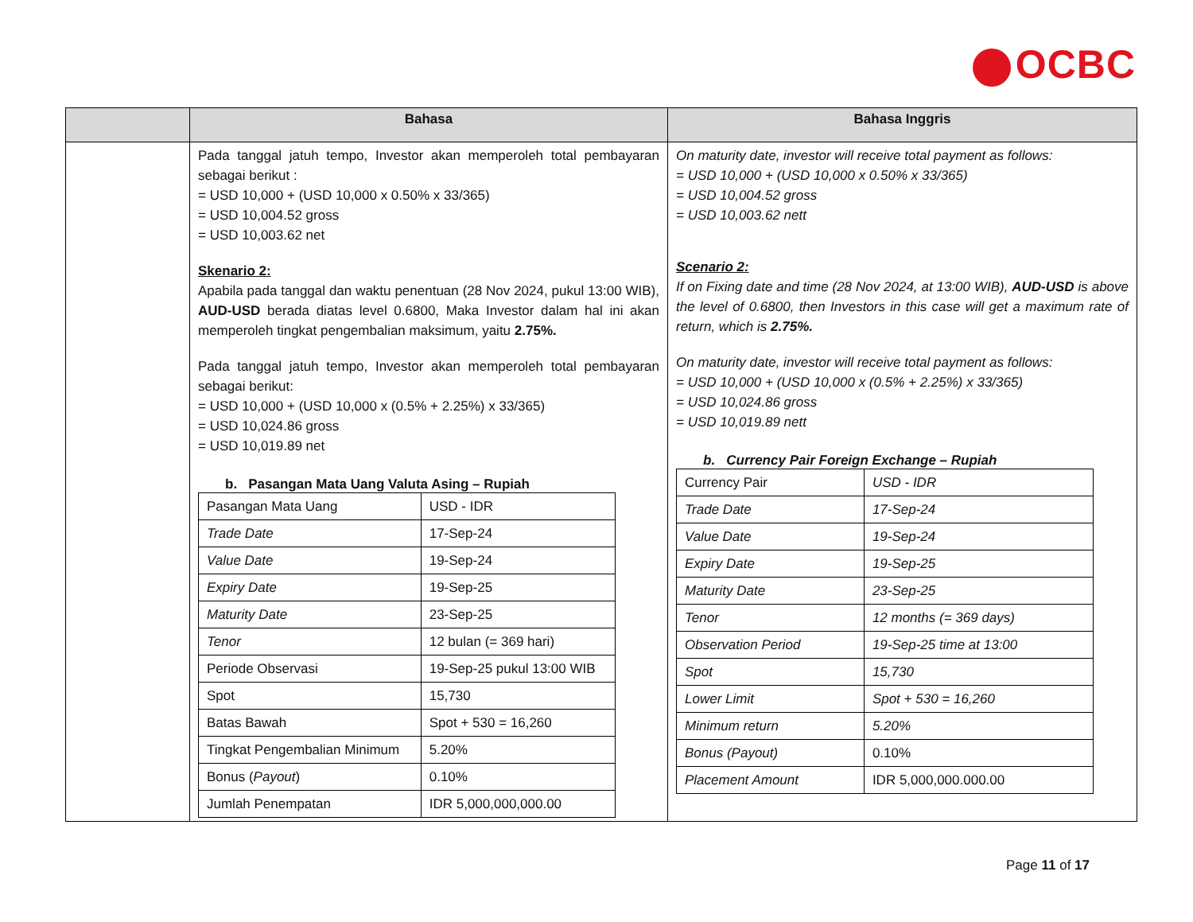OCBC
| | Bahasa | Bahasa Inggris |
| --- | --- | --- |
| | Pada tanggal jatuh tempo, Investor akan memperoleh total pembayaran sebagai berikut : = USD 10,000 + (USD 10,000 x 0.50% x 33/365) = USD 10,004.52 gross = USD 10,003.62 net Skenario 2: Apabila pada tanggal dan waktu penentuan (28 Nov 2024, pukul 13:00 WIB), AUD-USD berada diatas level 0.6800, Maka Investor dalam hal ini akan memperoleh tingkat pengembalian maksimum, yaitu 2.75%. Pada tanggal jatuh tempo, Investor akan memperoleh total pembayaran sebagai berikut: = USD 10,000 + (USD 10,000 x (0.5% + 2.25%) x 33/365) = USD 10,024.86 gross = USD 10,019.89 net b. Pasangan Mata Uang Valuta Asing – Rupiah / Pasangan Mata Uang / USD - IDR / / Trade Date / 17-Sep-24 / / Value Date / 19-Sep-24 / / Expiry Date / 19-Sep-25 / / Maturity Date / 23-Sep-25 / / Tenor / 12 bulan (= 369 hari) / / Periode Observasi / 19-Sep-25 pukul 13:00 WIB / / Spot / 15,730 / / Batas Bawah / Spot + 530 = 16,260 / / Tingkat Pengembalian Minimum / 5.20% / / Bonus ( Payout ) / 0.10% / / Jumlah Penempatan / IDR 5,000,000,000.00 / | On maturity date, investor will receive total payment as follows: = USD 10,000 + (USD 10,000 x 0.50% x 33/365) = USD 10,004.52 gross = USD 10,003.62 nett Scenario 2: If on Fixing date and time (28 Nov 2024, at 13:00 WIB), AUD-USD is above the level of 0.6800, then Investors in this case will get a maximum rate of return, which is 2.75%. On maturity date, investor will receive total payment as follows: = USD 10,000 + (USD 10,000 x (0.5% + 2.25%) x 33/365) = USD 10,024.86 gross = USD 10,019.89 nett b. Currency Pair Foreign Exchange – Rupiah / Currency Pair / USD - IDR / / Trade Date / 17-Sep-24 / / Value Date / 19-Sep-24 / / Expiry Date / 19-Sep-25 / / Maturity Date / 23-Sep-25 / / Tenor / 12 months (= 369 days) / / Observation Period / 19-Sep-25 time at 13:00 / / Spot / 15,730 / / Lower Limit / Spot + 530 = 16,260 / / Minimum return / 5.20% / / Bonus (Payout) / 0.10% / / Placement Amount / IDR 5,000,000.000.00 / |
Page 11 of 17